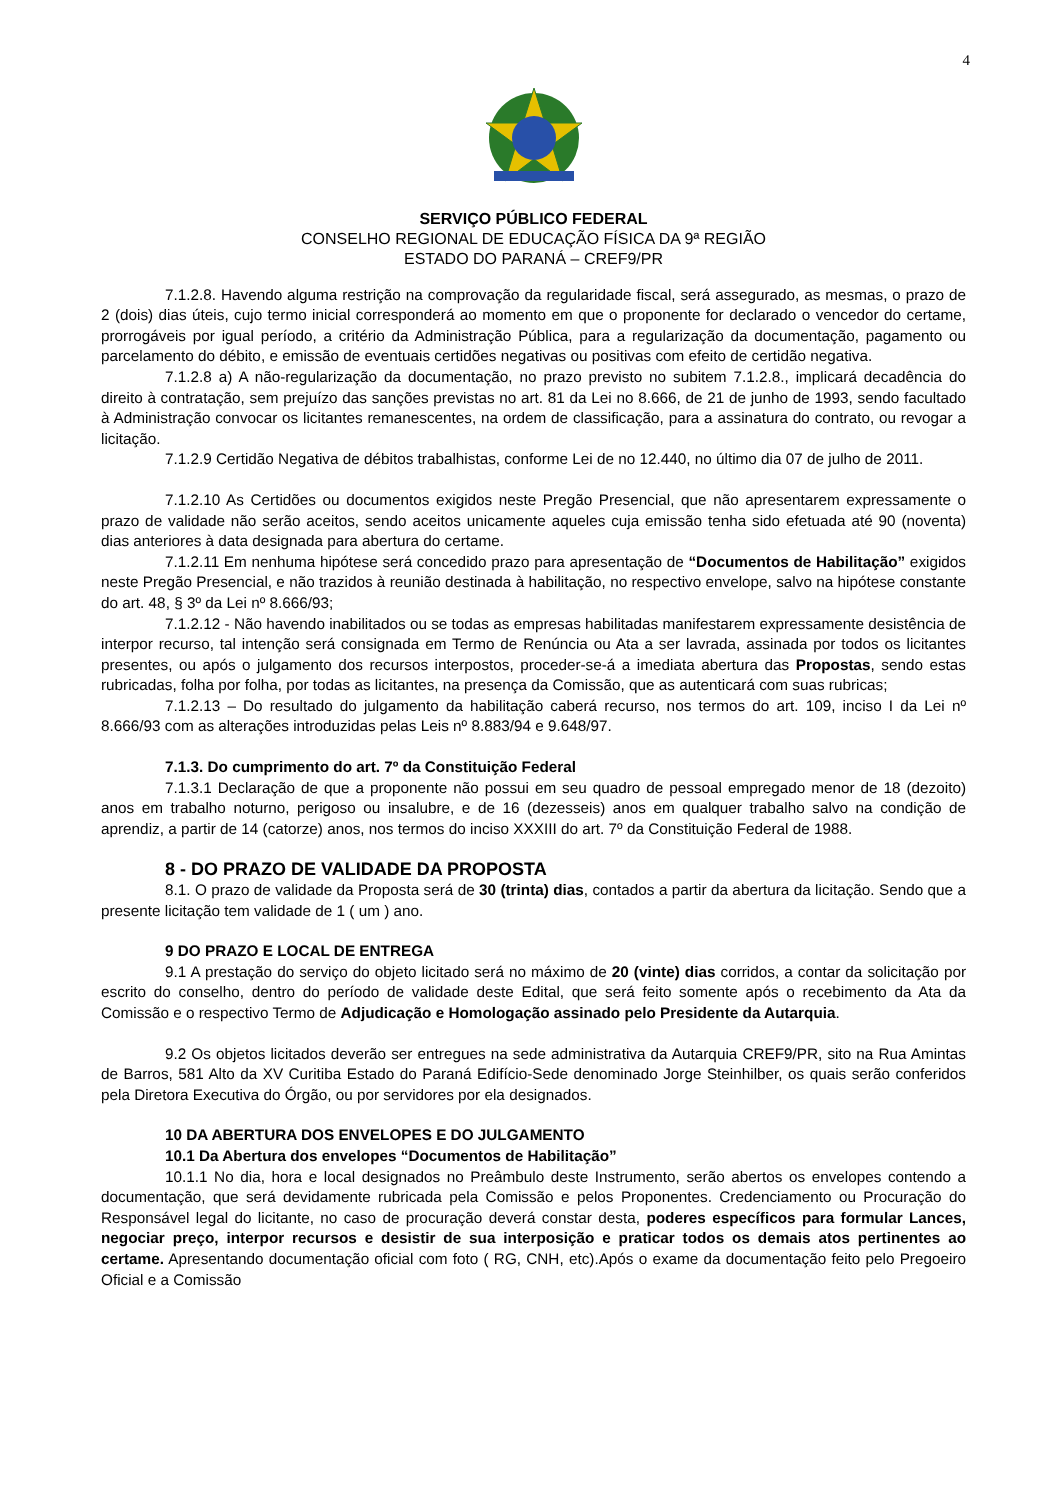4
SERVIÇO PÚBLICO FEDERAL
CONSELHO REGIONAL DE EDUCAÇÃO FÍSICA DA 9ª REGIÃO
ESTADO DO PARANÁ – CREF9/PR
7.1.2.8. Havendo alguma restrição na comprovação da regularidade fiscal, será assegurado, as mesmas, o prazo de 2 (dois) dias úteis, cujo termo inicial corresponderá ao momento em que o proponente for declarado o vencedor do certame, prorrogáveis por igual período, a critério da Administração Pública, para a regularização da documentação, pagamento ou parcelamento do débito, e emissão de eventuais certidões negativas ou positivas com efeito de certidão negativa.
7.1.2.8 a) A não-regularização da documentação, no prazo previsto no subitem 7.1.2.8., implicará decadência do direito à contratação, sem prejuízo das sanções previstas no art. 81 da Lei no 8.666, de 21 de junho de 1993, sendo facultado à Administração convocar os licitantes remanescentes, na ordem de classificação, para a assinatura do contrato, ou revogar a licitação.
7.1.2.9 Certidão Negativa de débitos trabalhistas, conforme Lei de no 12.440, no último dia 07 de julho de 2011.
7.1.2.10 As Certidões ou documentos exigidos neste Pregão Presencial, que não apresentarem expressamente o prazo de validade não serão aceitos, sendo aceitos unicamente aqueles cuja emissão tenha sido efetuada até 90 (noventa) dias anteriores à data designada para abertura do certame.
7.1.2.11 Em nenhuma hipótese será concedido prazo para apresentação de “Documentos de Habilitação” exigidos neste Pregão Presencial, e não trazidos à reunião destinada à habilitação, no respectivo envelope, salvo na hipótese constante do art. 48, § 3º da Lei nº 8.666/93;
7.1.2.12 - Não havendo inabilitados ou se todas as empresas habilitadas manifestarem expressamente desistência de interpor recurso, tal intenção será consignada em Termo de Renúncia ou Ata a ser lavrada, assinada por todos os licitantes presentes, ou após o julgamento dos recursos interpostos, proceder-se-á a imediata abertura das Propostas, sendo estas rubricadas, folha por folha, por todas as licitantes, na presença da Comissão, que as autenticará com suas rubricas;
7.1.2.13 – Do resultado do julgamento da habilitação caberá recurso, nos termos do art. 109, inciso I da Lei nº 8.666/93 com as alterações introduzidas pelas Leis nº 8.883/94 e 9.648/97.
7.1.3. Do cumprimento do art. 7º da Constituição Federal
7.1.3.1 Declaração de que a proponente não possui em seu quadro de pessoal empregado menor de 18 (dezoito) anos em trabalho noturno, perigoso ou insalubre, e de 16 (dezesseis) anos em qualquer trabalho salvo na condição de aprendiz, a partir de 14 (catorze) anos, nos termos do inciso XXXIII do art. 7º da Constituição Federal de 1988.
8 - DO PRAZO DE VALIDADE DA PROPOSTA
8.1. O prazo de validade da Proposta será de 30 (trinta) dias, contados a partir da abertura da licitação. Sendo que a presente licitação tem validade de 1 ( um ) ano.
9 DO PRAZO E LOCAL DE ENTREGA
9.1 A prestação do serviço do objeto licitado será no máximo de 20 (vinte) dias corridos, a contar da solicitação por escrito do conselho, dentro do período de validade deste Edital, que será feito somente após o recebimento da Ata da Comissão e o respectivo Termo de Adjudicação e Homologação assinado pelo Presidente da Autarquia.
9.2 Os objetos licitados deverão ser entregues na sede administrativa da Autarquia CREF9/PR, sito na Rua Amintas de Barros, 581 Alto da XV Curitiba Estado do Paraná Edifício-Sede denominado Jorge Steinhilber, os quais serão conferidos pela Diretora Executiva do Órgão, ou por servidores por ela designados.
10 DA ABERTURA DOS ENVELOPES E DO JULGAMENTO
10.1 Da Abertura dos envelopes “Documentos de Habilitação”
10.1.1 No dia, hora e local designados no Preâmbulo deste Instrumento, serão abertos os envelopes contendo a documentação, que será devidamente rubricada pela Comissão e pelos Proponentes. Credenciamento ou Procuração do Responsável legal do licitante, no caso de procuração deverá constar desta, poderes específicos para formular Lances, negociar preço, interpor recursos e desistir de sua interposição e praticar todos os demais atos pertinentes ao certame. Apresentando documentação oficial com foto ( RG, CNH, etc).Após o exame da documentação feito pelo Pregoeiro Oficial e a Comissão